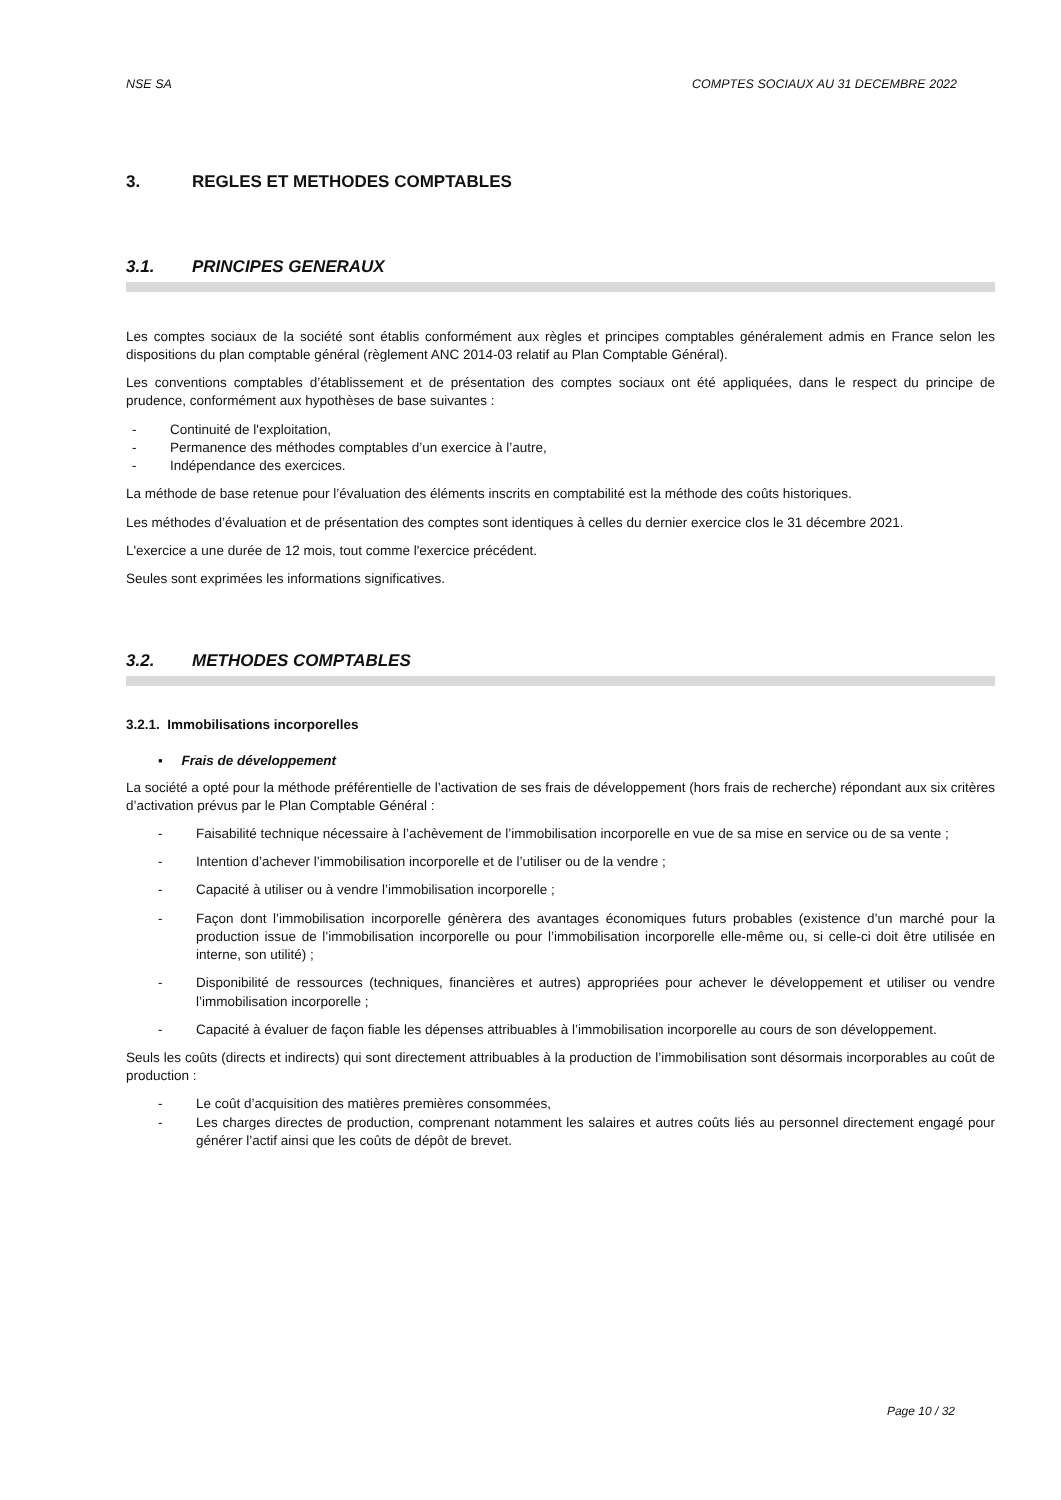NSE SA COMPTES SOCIAUX AU 31 DECEMBRE 2022
3. REGLES ET METHODES COMPTABLES
3.1. PRINCIPES GENERAUX
Les comptes sociaux de la société sont établis conformément aux règles et principes comptables généralement admis en France selon les dispositions du plan comptable général (règlement ANC 2014-03 relatif au Plan Comptable Général).
Les conventions comptables d’établissement et de présentation des comptes sociaux ont été appliquées, dans le respect du principe de prudence, conformément aux hypothèses de base suivantes :
- Continuité de l'exploitation,
- Permanence des méthodes comptables d’un exercice à l’autre,
- Indépendance des exercices.
La méthode de base retenue pour l’évaluation des éléments inscrits en comptabilité est la méthode des coûts historiques.
Les méthodes d’évaluation et de présentation des comptes sont identiques à celles du dernier exercice clos le 31 décembre 2021.
L'exercice a une durée de 12 mois, tout comme l'exercice précédent.
Seules sont exprimées les informations significatives.
3.2. METHODES COMPTABLES
3.2.1. Immobilisations incorporelles
▪ Frais de développement
La société a opté pour la méthode préférentielle de l’activation de ses frais de développement (hors frais de recherche) répondant aux six critères d’activation prévus par le Plan Comptable Général :
- Faisabilité technique nécessaire à l’achèvement de l’immobilisation incorporelle en vue de sa mise en service ou de sa vente ;
- Intention d’achever l’immobilisation incorporelle et de l’utiliser ou de la vendre ;
- Capacité à utiliser ou à vendre l’immobilisation incorporelle ;
- Façon dont l’immobilisation incorporelle génèrera des avantages économiques futurs probables (existence d’un marché pour la production issue de l’immobilisation incorporelle ou pour l’immobilisation incorporelle elle-même ou, si celle-ci doit être utilisée en interne, son utilité) ;
- Disponibilité de ressources (techniques, financières et autres) appropriées pour achever le développement et utiliser ou vendre l’immobilisation incorporelle ;
- Capacité à évaluer de façon fiable les dépenses attribuables à l’immobilisation incorporelle au cours de son développement.
Seuls les coûts (directs et indirects) qui sont directement attribuables à la production de l’immobilisation sont désormais incorporables au coût de production :
- Le coût d’acquisition des matières premières consommées,
- Les charges directes de production, comprenant notamment les salaires et autres coûts liés au personnel directement engagé pour générer l’actif ainsi que les coûts de dépôt de brevet.
Page 10 / 32